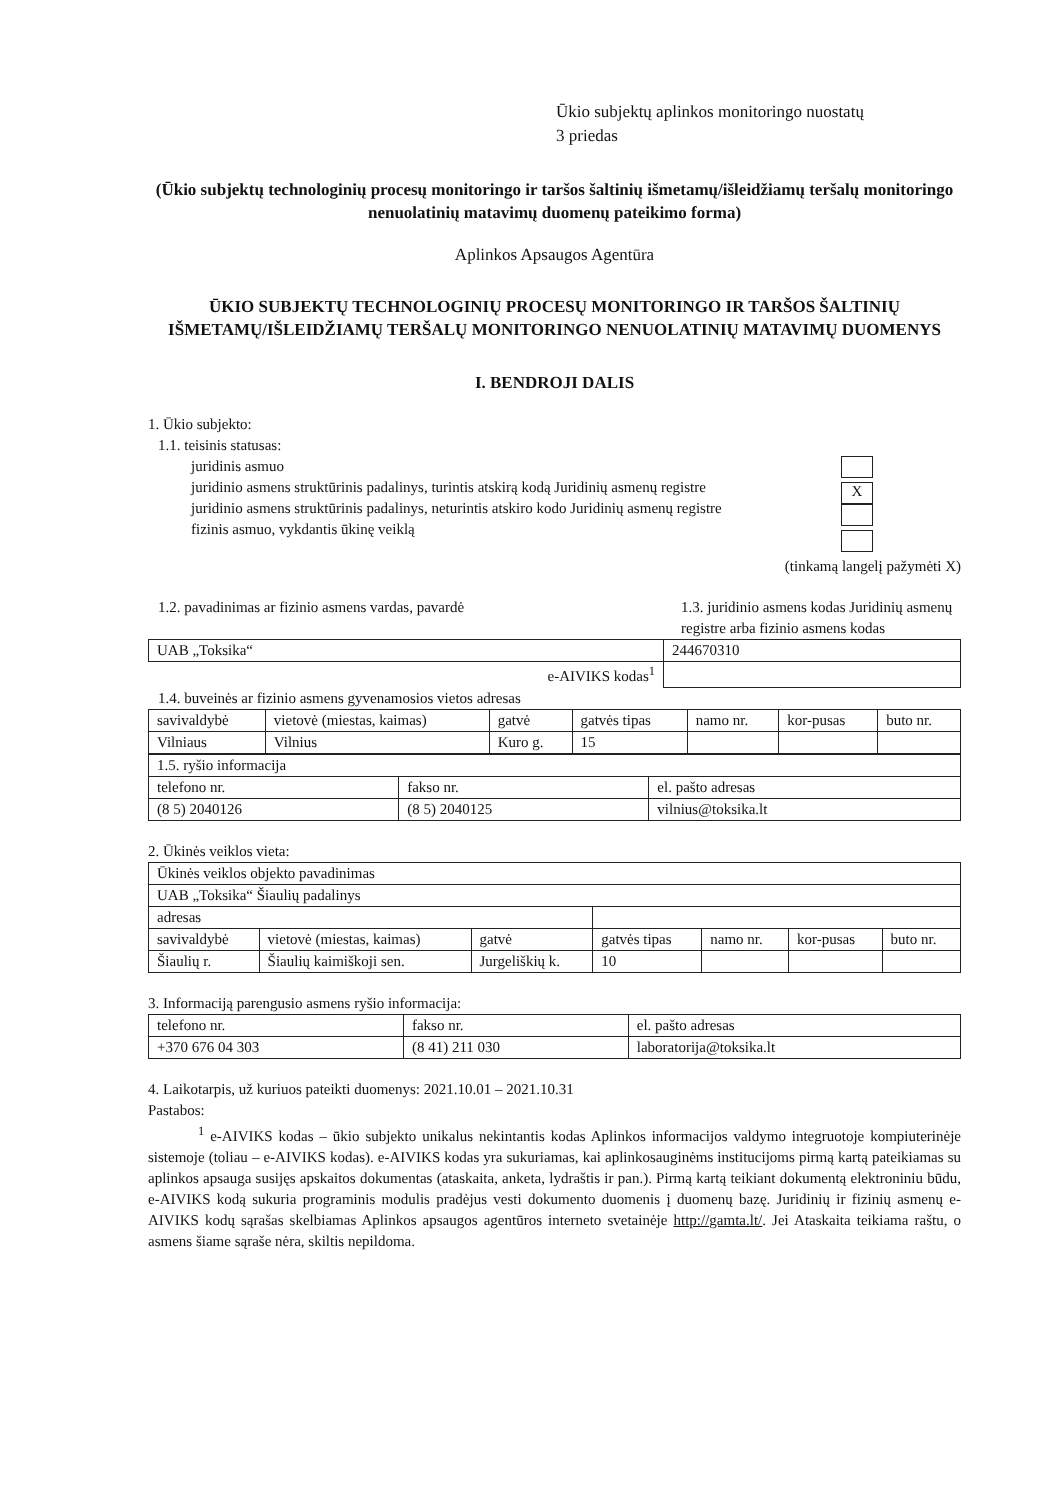Ūkio subjektų aplinkos monitoringo nuostatų
3 priedas
(Ūkio subjektų technologinių procesų monitoringo ir taršos šaltinių išmetamų/išleidžiamų teršalų monitoringo nenuolatinių matavimų duomenų pateikimo forma)
Aplinkos Apsaugos Agentūra
ŪKIO SUBJEKTŲ TECHNOLOGINIŲ PROCESŲ MONITORINGO IR TARŠOS ŠALTINIŲ IŠMETAMŲ/IŠLEIDŽIAMŲ TERŠALŲ MONITORINGO NENUOLATINIŲ MATAVIMŲ DUOMENYS
I. BENDROJI DALIS
1. Ūkio subjekto:
1.1. teisinis statusas:
juridinis asmuo
juridinio asmens struktūrinis padalinys, turintis atskirą kodą Juridinių asmenų registre
juridinio asmens struktūrinis padalinys, neturintis atskiro kodo Juridinių asmenų registre
fizinis asmuo, vykdantis ūkinę veiklą
X
(tinkamą langelį pažymėti X)
1.2. pavadinimas ar fizinio asmens vardas, pavardė
1.3. juridinio asmens kodas Juridinių asmenų registre arba fizinio asmens kodas
| UAB „Toksika“ | 244670310 |
| e-AIVIKS kodas<sup>1</sup> | |
1.4. buveinės ar fizinio asmens gyvenamosios vietos adresas
| savivaldybė | vietovė (miestas, kaimas) | gatvė | gatvės tipas | namo nr. | kor-pusas | buto nr. |
| Vilniaus | Vilnius | Kuro g. | 15 | | | |
| 1.5. ryšio informacija | | |
| telefono nr. | fakso nr. | el. pašto adresas |
| (8 5) 2040126 | (8 5) 2040125 | vilnius@toksika.lt |
2. Ūkinės veiklos vieta:
| Ūkinės veiklos objekto pavadinimas | | | | | | |
| UAB „Toksika“ Šiaulių padalinys | | | | | | |
| adresas | | | | | | |
| savivaldybė | vietovė (miestas, kaimas) | gatvė | gatvės tipas | namo nr. | kor-pusas | buto nr. |
| Šiaulių r. | Šiaulių kaimiškoji sen. | Jurgeliškių k. | 10 | | | |
3. Informaciją parengusio asmens ryšio informacija:
| telefono nr. | fakso nr. | el. pašto adresas |
| +370 676 04 303 | (8 41) 211 030 | laboratorija@toksika.lt |
4. Laikotarpis, už kuriuos pateikti duomenys: 2021.10.01 – 2021.10.31
Pastabos:
<sup>1</sup> e-AIVIKS kodas – ūkio subjekto unikalus nekintantis kodas Aplinkos informacijos valdymo integruotoje kompiuterinėje sistemoje (toliau – e-AIVIKS kodas). e-AIVIKS kodas yra sukuriamas, kai aplinkosauginėms institucijoms pirmą kartą pateikiamas su aplinkos apsauga susijęs apskaitos dokumentas (ataskaita, anketa, lydraštis ir pan.). Pirmą kartą teikiant dokumentą elektroniniu būdu, e-AIVIKS kodą sukuria programinis modulis pradėjus vesti dokumento duomenis į duomenų bazę. Juridinių ir fizinių asmenų e-AIVIKS kodų sąrašas skelbiamas Aplinkos apsaugos agentūros interneto svetainėje http://gamta.lt/. Jei Ataskaita teikiama raštu, o asmens šiame sąraše nėra, skiltis nepildoma.